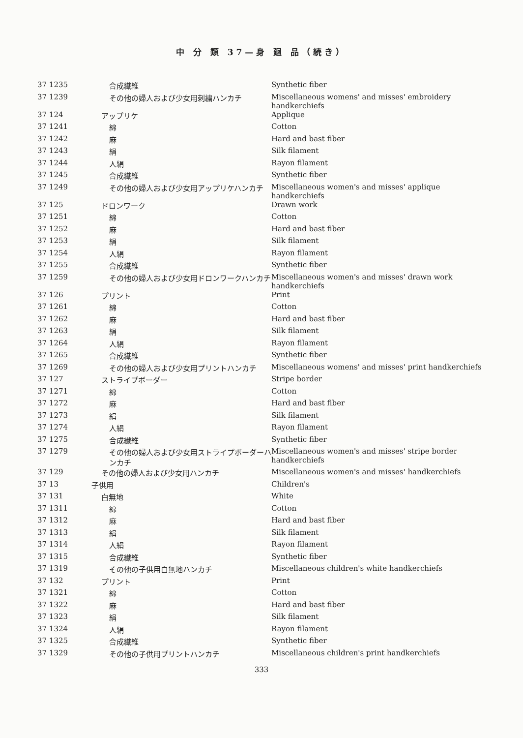中 分 類 37—身 廻 品（続き）
| 37 1235 | 合成繊維 | Synthetic fiber |
| 37 1239 | その他の婦人および少女用刺繍ハンカチ | Miscellaneous womens' and misses' embroidery handkerchiefs |
| 37 124 | アップリケ | Applique |
| 37 1241 | 綿 | Cotton |
| 37 1242 | 麻 | Hard and bast fiber |
| 37 1243 | 絹 | Silk filament |
| 37 1244 | 人絹 | Rayon filament |
| 37 1245 | 合成繊維 | Synthetic fiber |
| 37 1249 | その他の婦人および少女用アップリケハンカチ | Miscellaneous women's and misses' applique handkerchiefs |
| 37 125 | ドロンワーク | Drawn work |
| 37 1251 | 綿 | Cotton |
| 37 1252 | 麻 | Hard and bast fiber |
| 37 1253 | 絹 | Silk filament |
| 37 1254 | 人絹 | Rayon filament |
| 37 1255 | 合成繊維 | Synthetic fiber |
| 37 1259 | その他の婦人および少女用ドロンワークハンカチ | Miscellaneous women's and misses' drawn work handkerchiefs |
| 37 126 | プリント | Print |
| 37 1261 | 綿 | Cotton |
| 37 1262 | 麻 | Hard and bast fiber |
| 37 1263 | 絹 | Silk filament |
| 37 1264 | 人絹 | Rayon filament |
| 37 1265 | 合成繊維 | Synthetic fiber |
| 37 1269 | その他の婦人および少女用プリントハンカチ | Miscellaneous womens' and misses' print handkerchiefs |
| 37 127 | ストライプボーダー | Stripe border |
| 37 1271 | 綿 | Cotton |
| 37 1272 | 麻 | Hard and bast fiber |
| 37 1273 | 絹 | Silk filament |
| 37 1274 | 人絹 | Rayon filament |
| 37 1275 | 合成繊維 | Synthetic fiber |
| 37 1279 | その他の婦人および少女用ストライプボーダーハンカチ | Miscellaneous women's and misses' stripe border handkerchiefs |
| 37 129 | その他の婦人および少女用ハンカチ | Miscellaneous women's and misses' handkerchiefs |
| 37 13 | 子供用 | Children's |
| 37 131 | 白無地 | White |
| 37 1311 | 綿 | Cotton |
| 37 1312 | 麻 | Hard and bast fiber |
| 37 1313 | 絹 | Silk filament |
| 37 1314 | 人絹 | Rayon filament |
| 37 1315 | 合成繊維 | Synthetic fiber |
| 37 1319 | その他の子供用白無地ハンカチ | Miscellaneous children's white handkerchiefs |
| 37 132 | プリント | Print |
| 37 1321 | 綿 | Cotton |
| 37 1322 | 麻 | Hard and bast fiber |
| 37 1323 | 絹 | Silk filament |
| 37 1324 | 人絹 | Rayon filament |
| 37 1325 | 合成繊維 | Synthetic fiber |
| 37 1329 | その他の子供用プリントハンカチ | Miscellaneous children's print handkerchiefs |
333